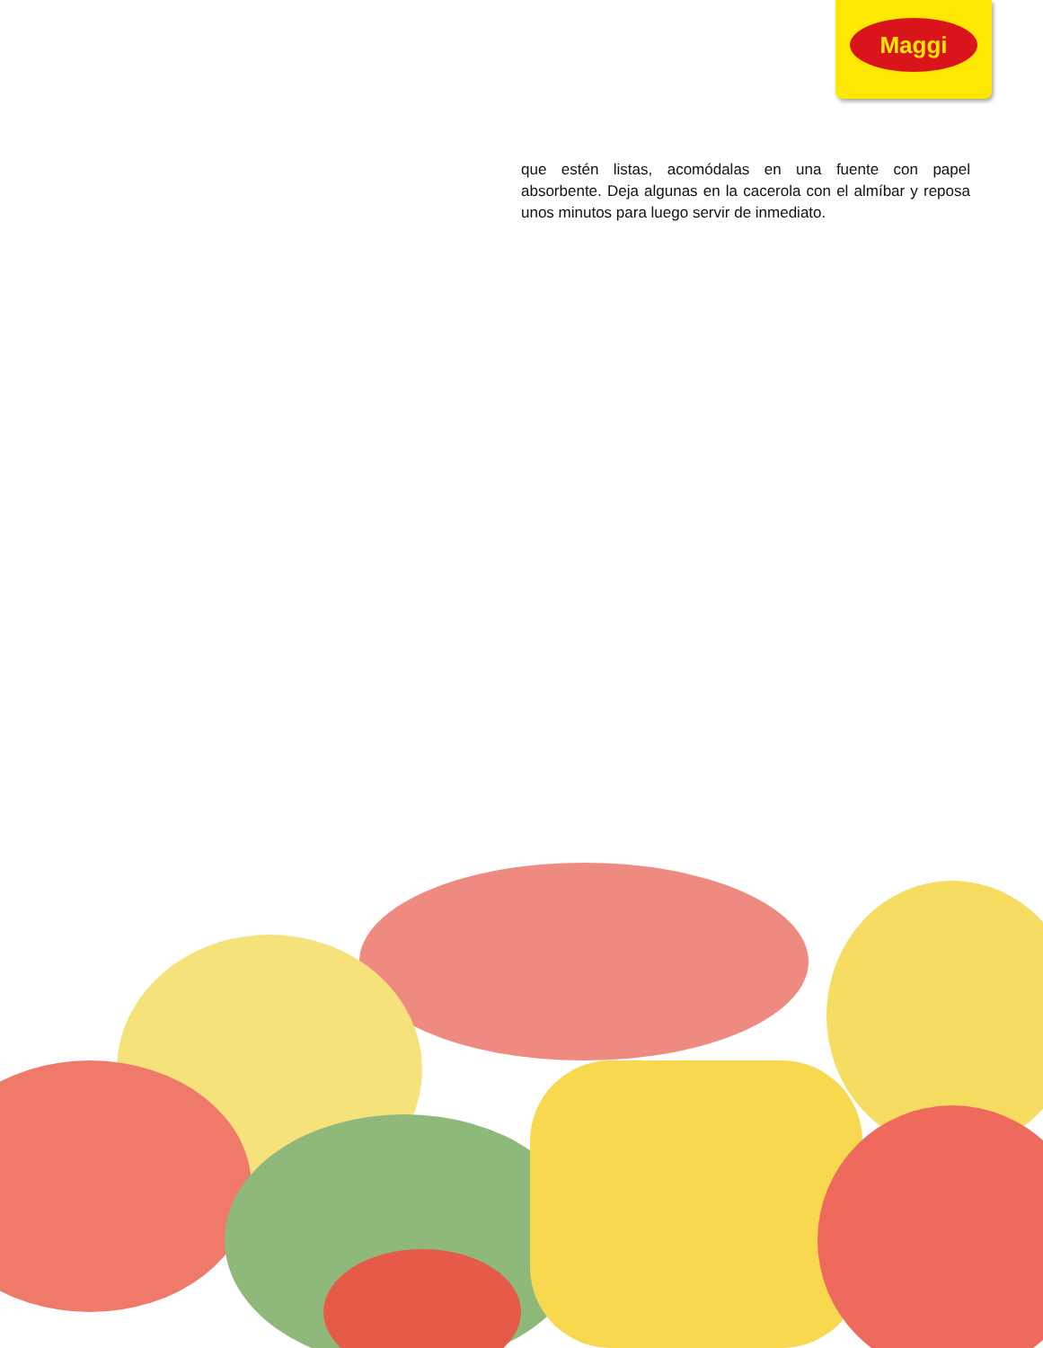Maggi
que estén listas, acomódalas en una fuente con papel absorbente. Deja algunas en la cacerola con el almíbar y reposa unos minutos para luego servir de inmediato.